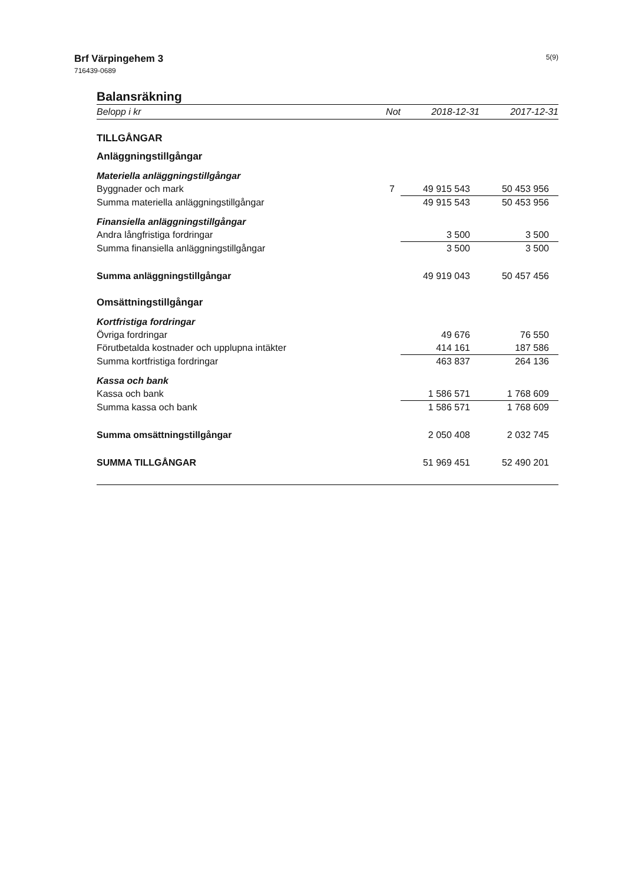Brf Värpingehem 3
716439-0689
5(9)
Balansräkning
| Belopp i kr | Not | 2018-12-31 | 2017-12-31 |
| --- | --- | --- | --- |
| TILLGÅNGAR | | | |
| Anläggningstillgångar | | | |
| Materiella anläggningstillgångar | | | |
| Byggnader och mark | 7 | 49 915 543 | 50 453 956 |
| Summa materiella anläggningstillgångar | | 49 915 543 | 50 453 956 |
| Finansiella anläggningstillgångar | | | |
| Andra långfristiga fordringar | | 3 500 | 3 500 |
| Summa finansiella anläggningstillgångar | | 3 500 | 3 500 |
| Summa anläggningstillgångar | | 49 919 043 | 50 457 456 |
| Omsättningstillgångar | | | |
| Kortfristiga fordringar | | | |
| Övriga fordringar | | 49 676 | 76 550 |
| Förutbetalda kostnader och upplupna intäkter | | 414 161 | 187 586 |
| Summa kortfristiga fordringar | | 463 837 | 264 136 |
| Kassa och bank | | | |
| Kassa och bank | | 1 586 571 | 1 768 609 |
| Summa kassa och bank | | 1 586 571 | 1 768 609 |
| Summa omsättningstillgångar | | 2 050 408 | 2 032 745 |
| SUMMA TILLGÅNGAR | | 51 969 451 | 52 490 201 |